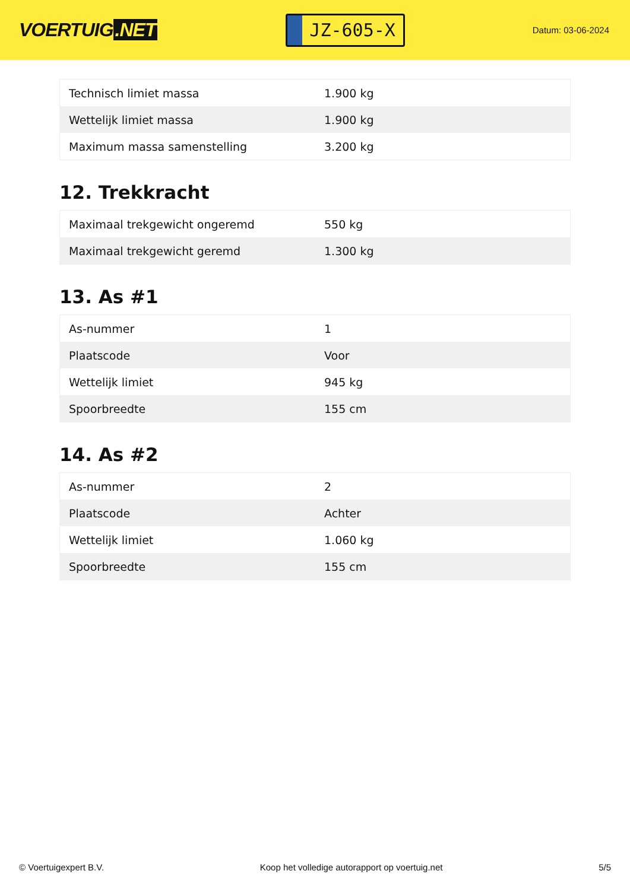VOERTUIG.NET
JZ-605-X
Datum: 03-06-2024
| Technisch limiet massa | 1.900 kg |
| Wettelijk limiet massa | 1.900 kg |
| Maximum massa samenstelling | 3.200 kg |
12. Trekkracht
| Maximaal trekgewicht ongeremd | 550 kg |
| Maximaal trekgewicht geremd | 1.300 kg |
13. As #1
| As-nummer | 1 |
| Plaatscode | Voor |
| Wettelijk limiet | 945 kg |
| Spoorbreedte | 155 cm |
14. As #2
| As-nummer | 2 |
| Plaatscode | Achter |
| Wettelijk limiet | 1.060 kg |
| Spoorbreedte | 155 cm |
© Voertuigexpert B.V. Koop het volledige autorapport op voertuig.net 5/5